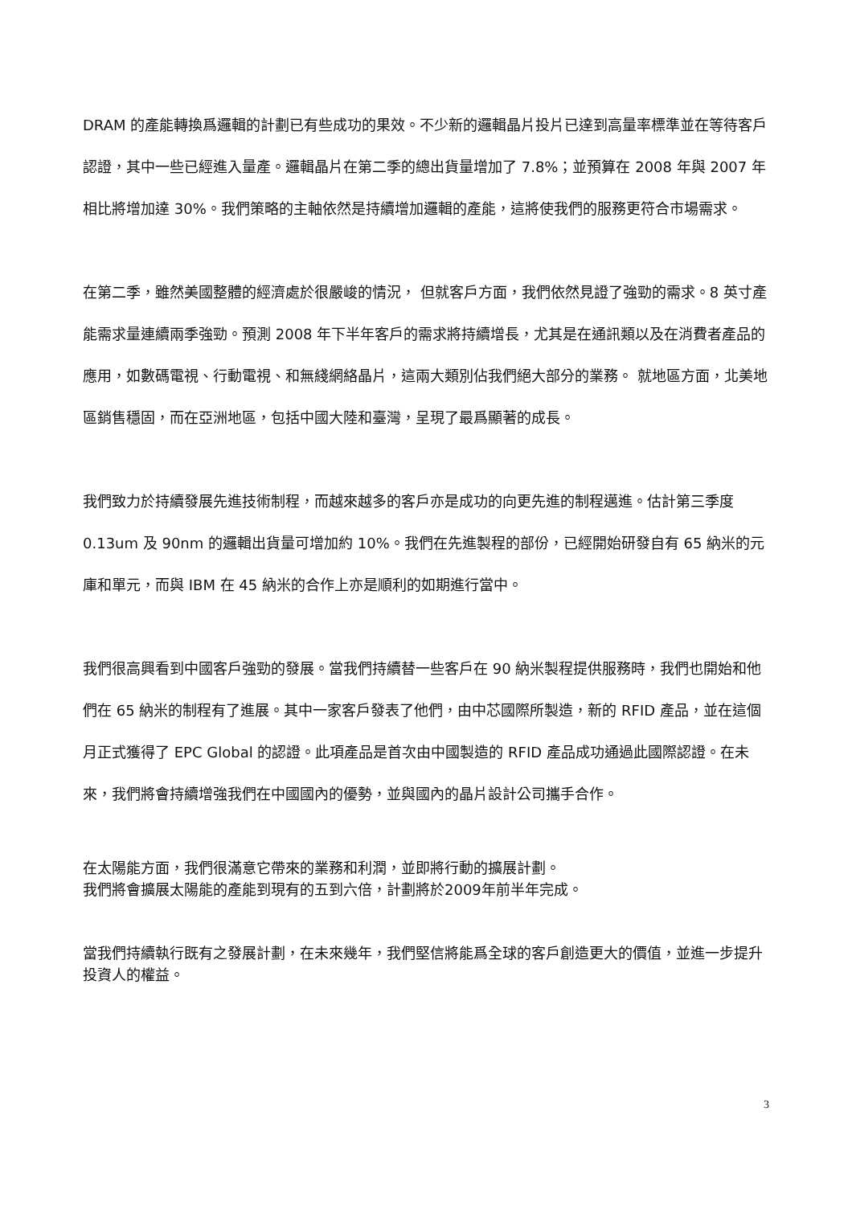DRAM 的產能轉換爲邏輯的計劃已有些成功的果效。不少新的邏輯晶片投片已達到高量率標準並在等待客戶認證，其中一些已經進入量產。邏輯晶片在第二季的總出貨量增加了 7.8%；並預算在 2008 年與 2007 年相比將增加達 30%。我們策略的主軸依然是持續增加邏輯的產能，這將使我們的服務更符合市場需求。
在第二季，雖然美國整體的經濟處於很嚴峻的情況， 但就客戶方面，我們依然見證了強勁的需求。8 英寸產能需求量連續兩季強勁。預測 2008 年下半年客戶的需求將持續增長，尤其是在通訊類以及在消費者產品的應用，如數碼電視、行動電視、和無綫網絡晶片，這兩大類別佔我們絕大部分的業務。 就地區方面，北美地區銷售穩固，而在亞洲地區，包括中國大陸和臺灣，呈現了最爲顯著的成長。
我們致力於持續發展先進技術制程，而越來越多的客戶亦是成功的向更先進的制程邁進。估計第三季度 0.13um 及 90nm 的邏輯出貨量可增加約 10%。我們在先進製程的部份，已經開始研發自有 65 納米的元庫和單元，而與 IBM 在 45 納米的合作上亦是順利的如期進行當中。
我們很高興看到中國客戶強勁的發展。當我們持續替一些客戶在 90 納米製程提供服務時，我們也開始和他們在 65 納米的制程有了進展。其中一家客戶發表了他們，由中芯國際所製造，新的 RFID 產品，並在這個月正式獲得了 EPC Global 的認證。此項產品是首次由中國製造的 RFID 產品成功通過此國際認證。在未來，我們將會持續增強我們在中國國內的優勢，並與國內的晶片設計公司攜手合作。
在太陽能方面，我們很滿意它帶來的業務和利潤，並即將行動的擴展計劃。
我們將會擴展太陽能的產能到現有的五到六倍，計劃將於2009年前半年完成。
當我們持續執行既有之發展計劃，在未來幾年，我們堅信將能爲全球的客戶創造更大的價值，並進一步提升投資人的權益。
3